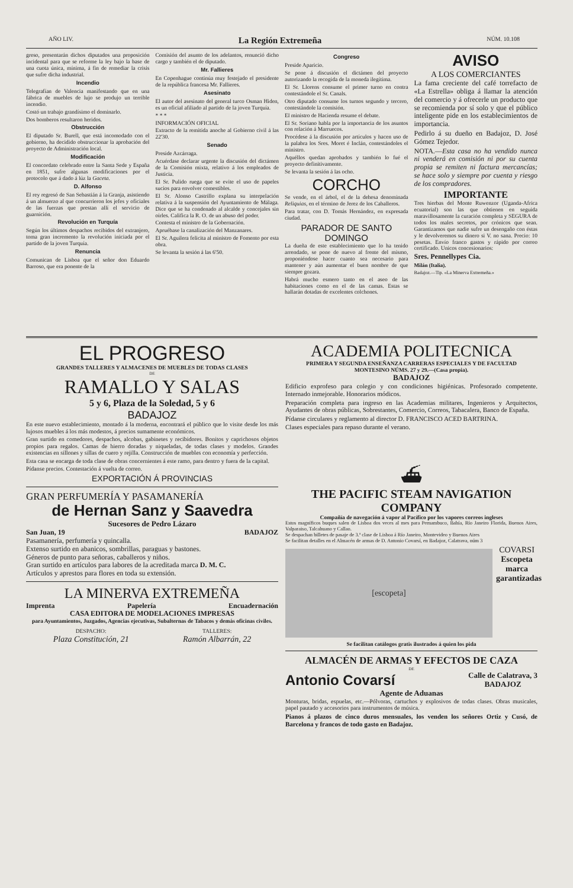AÑO LIV. La Región Extremeña NÚM. 10.108
greso, presentarán dichos diputados una proposición incidental para que se reforme la ley bajo la base de una cuota única, mínima, á fin de remediar la crisis que sufre dicha industrial.
Incendio
Telegrafían de Valencia manifestando que en una fábrica de muebles de lujo se produjo un terrible incendio.
Costó un trabajo grandísimo el dominarlo.
Dos bomberos resultaron heridos.
Obstrucción
El diputado Sr. Burell, que está incomodado con el gobierno, ha decidido obstruccionar la aprobación del proyecto de Administración local.
Modificación
El concordato celebrado entre la Santa Sede y España en 1851, sufre algunas modificaciones por el protocolo que á dado á lúz la Gaceta.
D. Alfonso
El rey regresó de San Sebastián á la Granja, asistiendo á un almuerzo al que concurrieron los jefes y oficiales de las fuerzas que prestan allí el servicio de guarnición.
Revolución en Turquía
Según los últimos despachos recibidos del extranjero, toma gran incremento la revolución iniciada por el partido de la joven Turquía.
Renuncia
Comunican de Lisboa que el señor don Eduardo Barroso, que era ponente de la
Comisión del asunto de los adelantos, renunció dicho cargo y también el de diputado.
Mr. Fallieres
En Copenhague continúa muy festejado el presidente de la república francesa Mr. Fallieres.
Asesinato
El autor del asesinato del general turco Osman Hiden, es un oficial afiliado al partido de la joven Turquía.
* * *
INFORMACIÓN OFICIAL
Extracto de la remitida anoche al Gobierno civil á las 22'30.
Senado
Preside Azcárraga.
Acuérdase declarar urgente la discusión del dictámen de la Comisión mixta, relativo á los empleados de Justicia.
El Sr. Pulido ruega que se evite el uso de papeles sucios para envolver comestibles.
El Sr. Alonso Castrillo explana su interpelación relativa á la suspensión del Ayuntamiento de Málaga. Dice que se ha condenado al alcalde y concejales sin oirles. Califica la R. O. de un abuso del poder.
Contesta el ministro de la Gobernación.
Apruébase la canalización del Manzanares.
El Sr. Aguilera felicita al ministro de Fomento por esta obra.
Se levanta la sesión á las 6'50.
Congreso
Preside Aparicio.
Se pone á discusión el dictámen del proyecto autorizando la recogida de la moneda ilegítima.
El Sr. Llorens consume el primer turno en contra contestándole el Sr. Canals.
Otro diputado consume los turnos segundo y tercero, contestándole la comisión.
El ministro de Hacienda resume el debate.
El Sr. Soriano habla por la importancia de los asuntos con relación á Marruecos.
Procédese á la discusión por artículos y hacen uso de la palabra los Sres. Moret é Inclán, contestándoles el ministro.
Aquéllos quedan aprobados y también lo fué el proyecto definitivamente.
Se levanta la sesión á las ocho.
CORCHO
Se vende, en el árbol, el de la dehesa denominada Reliquias, en el término de Jerez de los Caballeros.
Para tratar, con D. Tomás Hernández, en expresada ciudad.
PARADOR DE SANTO DOMINGO
La dueña de este establecimiento que lo ha tenido arrendado, se pone de nuevo al frente del mismo, proponiéndose hacer cuanto sea necesario para mantener y aún aumentar el buen nombre de que siempre gozara.
Habrá mucho esmero tanto en el aseo de las habitaciones como en el de las camas. Estas se hallarán dotadas de excelentes colchones.
AVISO
A LOS COMERCIANTES
La fama creciente del café torrefacto de «La Estrella» obliga á llamar la atención del comercio y á ofrecerle un producto que se recomienda por sí solo y que el público inteligente pide en los establecimientos de importancia.
Pedirlo á su dueño en Badajoz, D. José Gómez Tejedor.
NOTA.—Esta casa no ha vendido nunca ni venderá en comisión ni por su cuenta propia se remiten ni factura mercancías; se hace solo y siempre por cuenta y riesgo de los compradores.
IMPORTANTE
Tres hierbas del Monte Ruwenzor (Uganda-Africa ecuatorial) son las que obtienen en seguida maravillosamente la curación completa y SEGURA de todos los males secretos, por crónicos que sean. Garantizamos que nadie sufre un desengaño con éstas y le devolveremos su dinero si V. no sana. Precio: 10 pesetas. Envío franco gastos y rápido por correo certificado. Unicos concesionarios:
Sres. Pennellypes Cia.
Milán (Italia).
Badajoz.—Tip. «La Minerva Extremeña.»
EL PROGRESO
GRANDES TALLERES Y ALMACENES DE MUEBLES DE TODAS CLASES
DE
RAMALLO Y SALAS
5 y 6, Plaza de la Soledad, 5 y 6
BADAJOZ
En este nuevo establecimiento, montado á la moderna, encontrará el público que lo visite desde los más lujosos muebles á los más modestos, á precios sumamente económicos.
Gran surtido en comedores, despachos, alcobas, gabinetes y recibidores. Bonitos y caprichosos objetos propios para regalos. Camas de hierro doradas y niqueladas, de todas clases y modelos. Grandes existencias en sillones y sillas de cuero y rejilla. Construcción de muebles con economía y perfección.
Esta casa se encarga de toda clase de obras concernientes á este ramo, para dentro y fuera de la capital.
Pídanse precios. Contestación á vuelta de correo.
EXPORTACIÓN Á PROVINCIAS
GRAN PERFUMERÍA Y PASAMANERÍA
de Hernan Sanz y Saavedra
Sucesores de Pedro Lázaro
San Juan, 19 BADAJOZ
Pasamanería, perfumería y quincalla.
Extenso surtido en abanicos, sombrillas, paraguas y bastones.
Géneros de punto para señoras, caballeros y niños.
Gran surtido en artículos para labores de la acreditada marca D. M. C.
Artículos y aprestos para flores en toda su extensión.
LA MINERVA EXTREMEÑA
Imprenta Papelería Encuadernación
CASA EDITORA DE MODELACIONES IMPRESAS
para Ayuntamientos, Juzgados, Agencias ejecutivas, Subalternas de Tabacos y demás oficinas civiles.
DESPACHO:
Plaza Constitución, 21
TALLERES:
Ramón Albarrán, 22
ACADEMIA POLITECNICA
PRIMERA Y SEGUNDA ENSEÑANZA CARRERAS ESPECIALES Y DE FACULTAD
MONTESINO NÚMS. 27 y 29.—(Casa propia).
BADAJOZ
Edificio exprofeso para colegio y con condiciones higiénicas. Profesorado competente. Internado inmejorable. Honorarios módicos.
Preparación completa para ingreso en las Academias militares, Ingenieros y Arquitectos, Ayudantes de obras públicas, Sobrestantes, Comercio, Correos, Tabacalera, Banco de España.
Pídanse circulares y reglamento al director D. FRANCISCO ACED BARTRINA.
Clases especiales para repaso durante el verano.
⛴
THE PACIFIC STEAM NAVIGATION COMPANY
Compañía de navegación á vapor al Pacífico por los vapores correos ingleses
Estos magníficos buques salen de Lisboa dos veces al mes para Pernambuco, Bahía, Río Janeiro Florida, Buenos Aires, Valparaiso, Talcahuano y Callao.
Se despachan billetes de pasaje de 3.ª clase de Lisboa á Río Janeiro, Montevideo y Buenos Aires
Se facilitan detalles en el Almacén de armas de D. Antonio Covarsí, en Badajoz, Calatrava, núm 3
[escopeta]
COVARSI
Escopeta marca
garantizadas
Se facilitan catálogos gratis ilustrados á quien los pida
ALMACÉN DE ARMAS Y EFECTOS DE CAZA
DE
Antonio Covarsí Calle de Calatrava, 3
BADAJOZ
Agente de Aduanas
Monturas, bridas, espuelas, etc.—Pólvoras, cartuchos y explosivos de todas clases. Obras musicales, papel pautado y accesorios para instrumentos de música.
Pianos á plazos de cinco duros mensuales, los venden los señores Ortiz y Cusó, de Barcelona y francos de todo gasto en Badajoz.